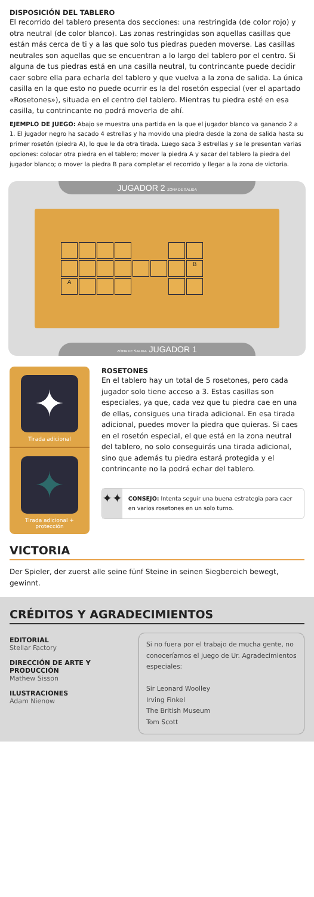DISPOSICIÓN DEL TABLERO
El recorrido del tablero presenta dos secciones: una restringida (de color rojo) y otra neutral (de color blanco). Las zonas restringidas son aquellas casillas que están más cerca de ti y a las que solo tus piedras pueden moverse. Las casillas neutrales son aquellas que se encuentran a lo largo del tablero por el centro. Si alguna de tus piedras está en una casilla neutral, tu contrincante puede decidir caer sobre ella para echarla del tablero y que vuelva a la zona de salida. La única casilla en la que esto no puede ocurrir es la del rosetón especial (ver el apartado «Rosetones»), situada en el centro del tablero. Mientras tu piedra esté en esa casilla, tu contrincante no podrá moverla de ahí.
EJEMPLO DE JUEGO: Abajo se muestra una partida en la que el jugador blanco va ganando 2 a 1. El jugador negro ha sacado 4 estrellas y ha movido una piedra desde la zona de salida hasta su primer rosetón (piedra A), lo que le da otra tirada. Luego saca 3 estrellas y se le presentan varias opciones: colocar otra piedra en el tablero; mover la piedra A y sacar del tablero la piedra del jugador blanco; o mover la piedra B para completar el recorrido y llegar a la zona de victoria.
JUGADOR 2 ZONA DE SALIDA
B
A
ZONA DE SALIDA JUGADOR 1
✦
Tirada adicional
✦
Tirada adicional + protección
ROSETONES
En el tablero hay un total de 5 rosetones, pero cada jugador solo tiene acceso a 3. Estas casillas son especiales, ya que, cada vez que tu piedra cae en una de ellas, consigues una tirada adicional. En esa tirada adicional, puedes mover la piedra que quieras. Si caes en el rosetón especial, el que está en la zona neutral del tablero, no solo conseguirás una tirada adicional, sino que además tu piedra estará protegida y el contrincante no la podrá echar del tablero.
✦✦
CONSEJO: Intenta seguir una buena estrategia para caer en varios rosetones en un solo turno.
VICTORIA
Der Spieler, der zuerst alle seine fünf Steine in seinen Siegbereich bewegt, gewinnt.
CRÉDITOS Y AGRADECIMIENTOS
EDITORIAL
Stellar Factory
DIRECCIÓN DE ARTE Y PRODUCCIÓN
Mathew Sisson
ILUSTRACIONES
Adam Nienow
Si no fuera por el trabajo de mucha gente, no conoceríamos el juego de Ur. Agradecimientos especiales:
Sir Leonard Woolley
Irving Finkel
The British Museum
Tom Scott